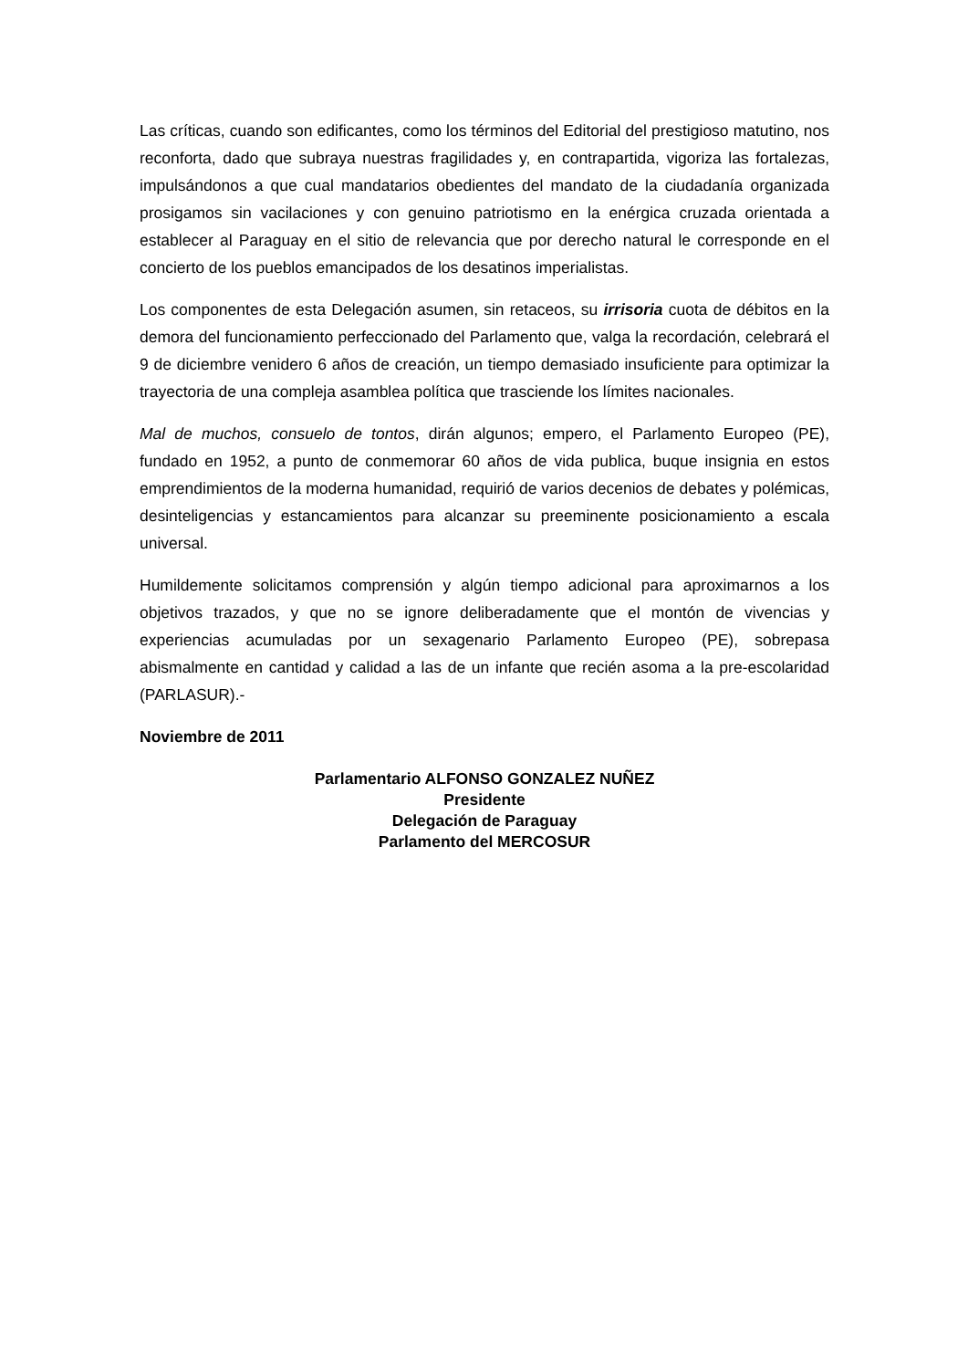Las críticas, cuando son edificantes, como los términos del Editorial del prestigioso matutino, nos reconforta, dado que subraya nuestras fragilidades y, en contrapartida, vigoriza las fortalezas, impulsándonos a que cual mandatarios obedientes del mandato de la ciudadanía organizada prosigamos sin vacilaciones y con genuino patriotismo en la enérgica cruzada orientada a establecer al Paraguay en el sitio de relevancia que por derecho natural le corresponde en el concierto de los pueblos emancipados de los desatinos imperialistas.
Los componentes de esta Delegación asumen, sin retaceos, su irrisoria cuota de débitos en la demora del funcionamiento perfeccionado del Parlamento que, valga la recordación, celebrará el 9 de diciembre venidero 6 años de creación, un tiempo demasiado insuficiente para optimizar la trayectoria de una compleja asamblea política que trasciende los límites nacionales.
Mal de muchos, consuelo de tontos, dirán algunos; empero, el Parlamento Europeo (PE), fundado en 1952, a punto de conmemorar 60 años de vida publica, buque insignia en estos emprendimientos de la moderna humanidad, requirió de varios decenios de debates y polémicas, desinteligencias y estancamientos para alcanzar su preeminente posicionamiento a escala universal.
Humildemente solicitamos comprensión y algún tiempo adicional para aproximarnos a los objetivos trazados, y que no se ignore deliberadamente que el montón de vivencias y experiencias acumuladas por un sexagenario Parlamento Europeo (PE), sobrepasa abismalmente en cantidad y calidad a las de un infante que recién asoma a la pre-escolaridad (PARLASUR).-
Noviembre de 2011
Parlamentario ALFONSO GONZALEZ NUÑEZ
Presidente
Delegación de Paraguay
Parlamento del MERCOSUR